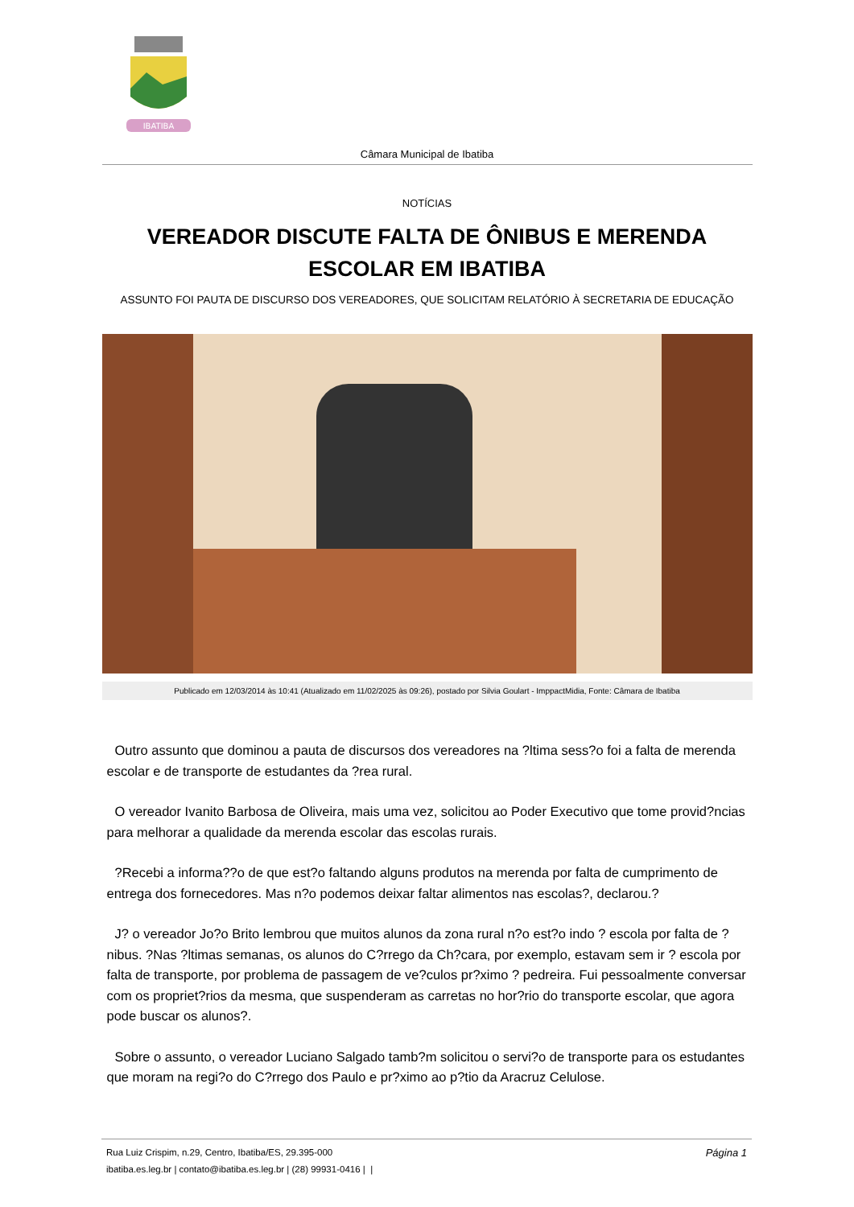IBATIBA
Câmara Municipal de Ibatiba
NOTÍCIAS
VEREADOR DISCUTE FALTA DE ÔNIBUS E MERENDA ESCOLAR EM IBATIBA
ASSUNTO FOI PAUTA DE DISCURSO DOS VEREADORES, QUE SOLICITAM RELATÓRIO À SECRETARIA DE EDUCAÇÃO
Publicado em 12/03/2014 às 10:41 (Atualizado em 11/02/2025 às 09:26), postado por Silvia Goulart - ImppactMidia, Fonte: Câmara de Ibatiba
Outro assunto que dominou a pauta de discursos dos vereadores na ?ltima sess?o foi a falta de merenda escolar e de transporte de estudantes da ?rea rural.
O vereador Ivanito Barbosa de Oliveira, mais uma vez, solicitou ao Poder Executivo que tome provid?ncias para melhorar a qualidade da merenda escolar das escolas rurais.
?Recebi a informa??o de que est?o faltando alguns produtos na merenda por falta de cumprimento de entrega dos fornecedores. Mas n?o podemos deixar faltar alimentos nas escolas?, declarou.?
J? o vereador Jo?o Brito lembrou que muitos alunos da zona rural n?o est?o indo ? escola por falta de ?nibus. ?Nas ?ltimas semanas, os alunos do C?rrego da Ch?cara, por exemplo, estavam sem ir ? escola por falta de transporte, por problema de passagem de ve?culos pr?ximo ? pedreira. Fui pessoalmente conversar com os propriet?rios da mesma, que suspenderam as carretas no hor?rio do transporte escolar, que agora pode buscar os alunos?.
Sobre o assunto, o vereador Luciano Salgado tamb?m solicitou o servi?o de transporte para os estudantes que moram na regi?o do C?rrego dos Paulo e pr?ximo ao p?tio da Aracruz Celulose.
Página 1
Rua Luiz Crispim, n.29, Centro, Ibatiba/ES, 29.395-000
ibatiba.es.leg.br | contato@ibatiba.es.leg.br | (28) 99931-0416 | |